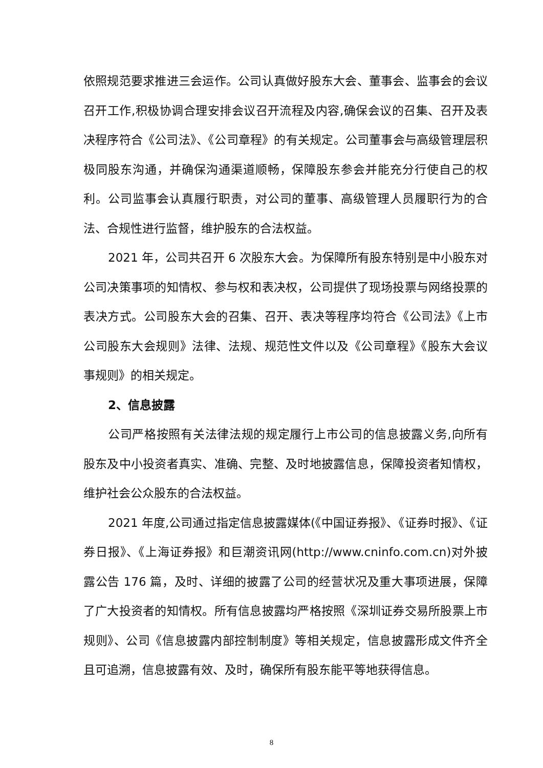依照规范要求推进三会运作。公司认真做好股东大会、董事会、监事会的会议召开工作,积极协调合理安排会议召开流程及内容,确保会议的召集、召开及表决程序符合《公司法》、《公司章程》的有关规定。公司董事会与高级管理层积极同股东沟通，并确保沟通渠道顺畅，保障股东参会并能充分行使自己的权利。公司监事会认真履行职责，对公司的董事、高级管理人员履职行为的合法、合规性进行监督，维护股东的合法权益。
2021 年，公司共召开 6 次股东大会。为保障所有股东特别是中小股东对公司决策事项的知情权、参与权和表决权，公司提供了现场投票与网络投票的表决方式。公司股东大会的召集、召开、表决等程序均符合《公司法》《上市公司股东大会规则》法律、法规、规范性文件以及《公司章程》《股东大会议事规则》的相关规定。
2、信息披露
公司严格按照有关法律法规的规定履行上市公司的信息披露义务,向所有股东及中小投资者真实、准确、完整、及时地披露信息，保障投资者知情权，维护社会公众股东的合法权益。
2021 年度,公司通过指定信息披露媒体(《中国证券报》、《证券时报》、《证券日报》、《上海证券报》和巨潮资讯网(http://www.cninfo.com.cn)对外披露公告 176 篇，及时、详细的披露了公司的经营状况及重大事项进展，保障了广大投资者的知情权。所有信息披露均严格按照《深圳证券交易所股票上市规则》、公司《信息披露内部控制制度》等相关规定，信息披露形成文件齐全且可追溯，信息披露有效、及时，确保所有股东能平等地获得信息。
8